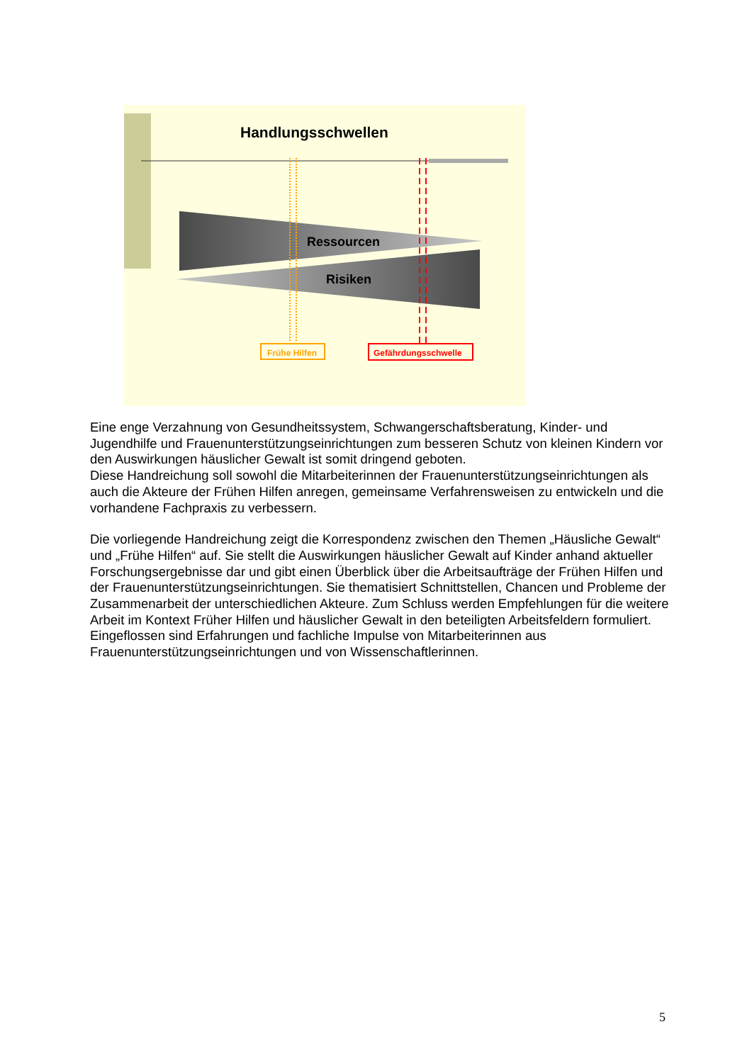Handlungsschwellen
Ressourcen
Risiken
Frühe Hilfen
Gefährdungsschwelle
Eine enge Verzahnung von Gesundheitssystem, Schwangerschaftsberatung, Kinder- und Jugendhilfe und Frauenunterstützungseinrichtungen zum besseren Schutz von kleinen Kindern vor den Auswirkungen häuslicher Gewalt ist somit dringend geboten.
Diese Handreichung soll sowohl die Mitarbeiterinnen der Frauenunterstützungseinrichtungen als auch die Akteure der Frühen Hilfen anregen, gemeinsame Verfahrensweisen zu entwickeln und die vorhandene Fachpraxis zu verbessern.
Die vorliegende Handreichung zeigt die Korrespondenz zwischen den Themen „Häusliche Gewalt“ und „Frühe Hilfen“ auf. Sie stellt die Auswirkungen häuslicher Gewalt auf Kinder anhand aktueller Forschungsergebnisse dar und gibt einen Überblick über die Arbeitsaufträge der Frühen Hilfen und der Frauenunterstützungseinrichtungen. Sie thematisiert Schnittstellen, Chancen und Probleme der Zusammenarbeit der unterschiedlichen Akteure. Zum Schluss werden Empfehlungen für die weitere Arbeit im Kontext Früher Hilfen und häuslicher Gewalt in den beteiligten Arbeitsfeldern formuliert. Eingeflossen sind Erfahrungen und fachliche Impulse von Mitarbeiterinnen aus Frauenunterstützungseinrichtungen und von Wissenschaftlerinnen.
5